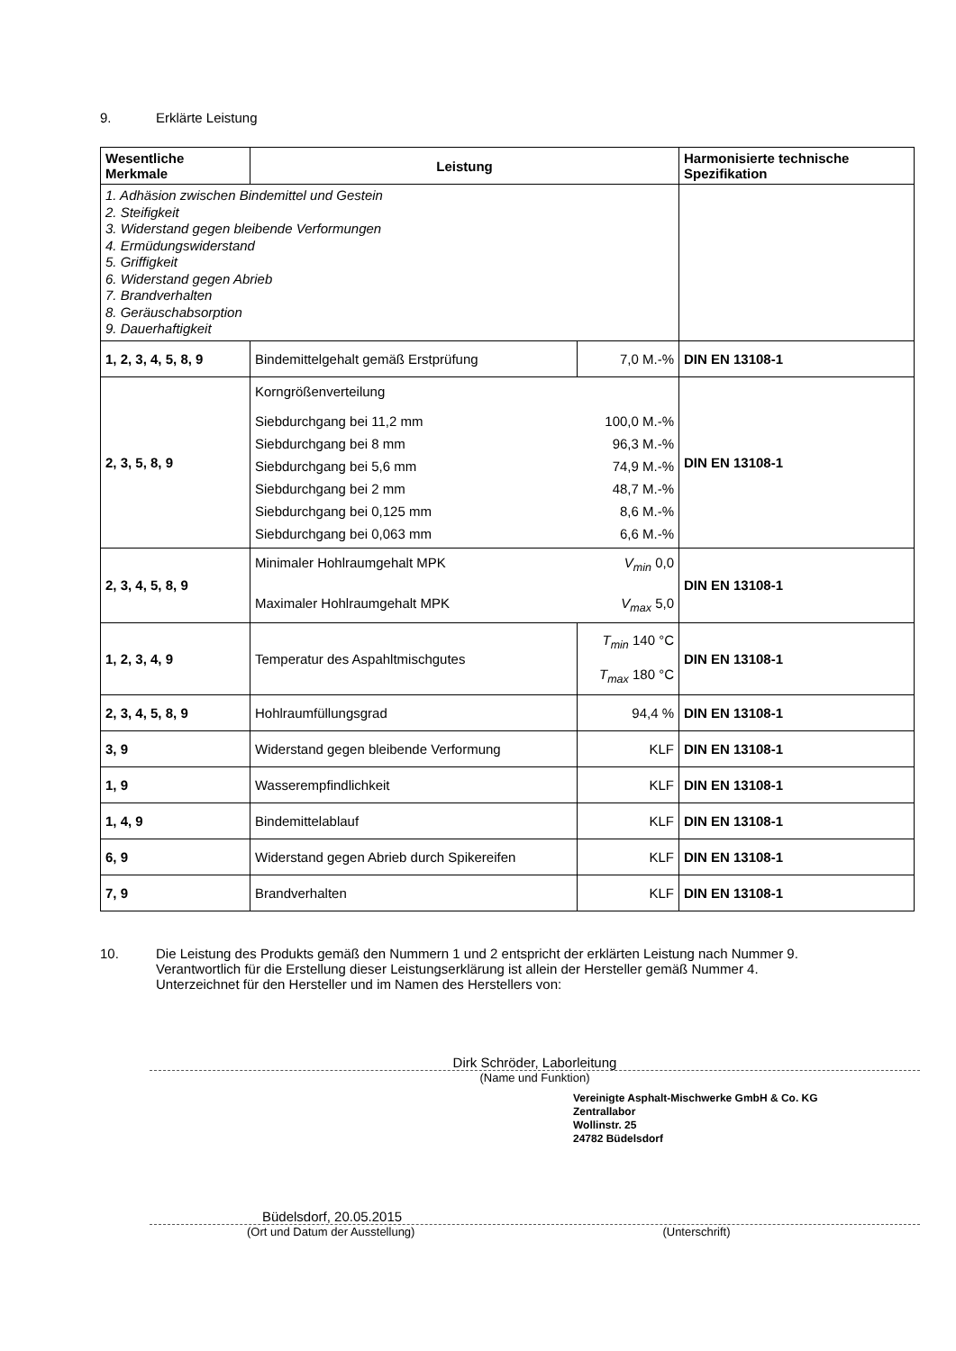9. Erklärte Leistung
| Wesentliche Merkmale | Leistung | | Harmonisierte technische Spezifikation |
| --- | --- | --- | --- |
| 1. Adhäsion zwischen Bindemittel und Gestein 2. Steifigkeit 3. Widerstand gegen bleibende Verformungen 4. Ermüdungswiderstand 5. Griffigkeit 6. Widerstand gegen Abrieb 7. Brandverhalten 8. Geräuschabsorption 9. Dauerhaftigkeit | | | |
| 1, 2, 3, 4, 5, 8, 9 | Bindemittelgehalt gemäß Erstprüfung | 7,0 M.-% | DIN EN 13108-1 |
| 2, 3, 5, 8, 9 | Korngrößenverteilung Siebdurchgang bei 11,2 mm 100,0 M.-% Siebdurchgang bei 8 mm 96,3 M.-% Siebdurchgang bei 5,6 mm 74,9 M.-% Siebdurchgang bei 2 mm 48,7 M.-% Siebdurchgang bei 0,125 mm 8,6 M.-% Siebdurchgang bei 0,063 mm 6,6 M.-% | | DIN EN 13108-1 |
| 2, 3, 4, 5, 8, 9 | Minimaler Hohlraumgehalt MPK V<sub>min</sub> 0,0 Maximaler Hohlraumgehalt MPK V<sub>max</sub> 5,0 | | DIN EN 13108-1 |
| 1, 2, 3, 4, 9 | Temperatur des Aspahltmischgutes | T<sub>min</sub> 140 °C T<sub>max</sub> 180 °C | DIN EN 13108-1 |
| 2, 3, 4, 5, 8, 9 | Hohlraumfüllungsgrad | 94,4 % | DIN EN 13108-1 |
| 3, 9 | Widerstand gegen bleibende Verformung | KLF | DIN EN 13108-1 |
| 1, 9 | Wasserempfindlichkeit | KLF | DIN EN 13108-1 |
| 1, 4, 9 | Bindemittelablauf | KLF | DIN EN 13108-1 |
| 6, 9 | Widerstand gegen Abrieb durch Spikereifen | KLF | DIN EN 13108-1 |
| 7, 9 | Brandverhalten | KLF | DIN EN 13108-1 |
10. Die Leistung des Produkts gemäß den Nummern 1 und 2 entspricht der erklärten Leistung nach Nummer 9.
Verantwortlich für die Erstellung dieser Leistungserklärung ist allein der Hersteller gemäß Nummer 4.
Unterzeichnet für den Hersteller und im Namen des Herstellers von:
Dirk Schröder, Laborleitung
(Name und Funktion)
Vereinigte Asphalt-Mischwerke GmbH & Co. KG
Zentrallabor
Wollinstr. 25
24782 Büdelsdorf
Büdelsdorf, 20.05.2015
(Ort und Datum der Ausstellung) (Unterschrift)